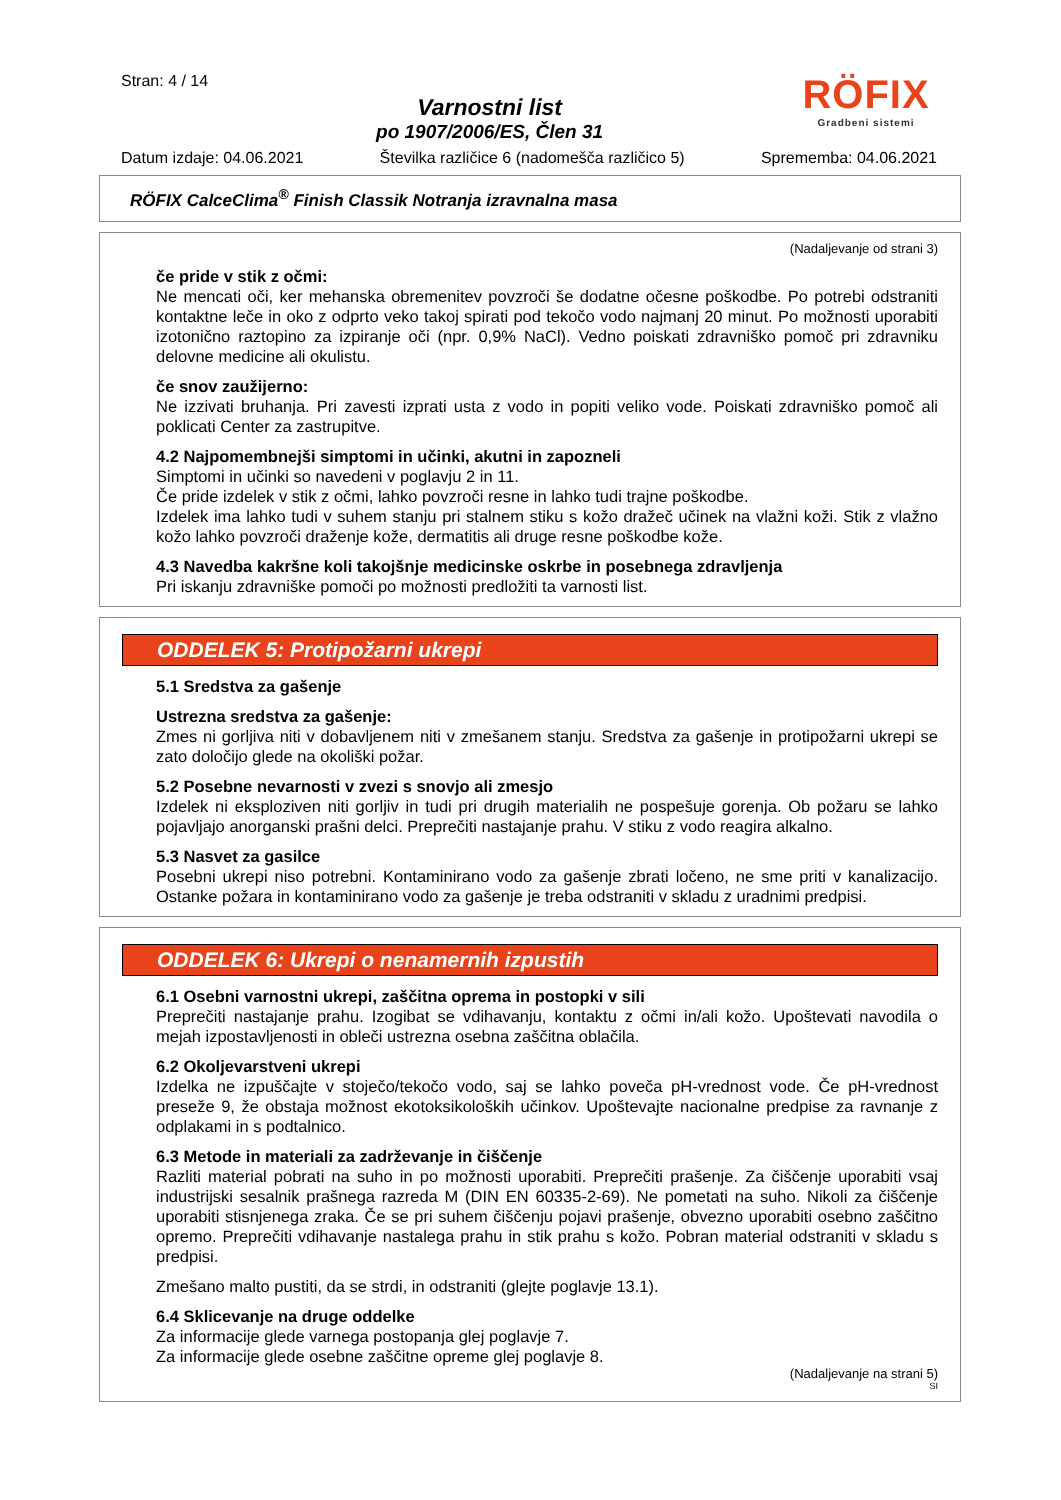Stran: 4 / 14
Varnostni list
po 1907/2006/ES, Člen 31
RÖFIX
Gradbeni sistemi
Datum izdaje: 04.06.2021 Številka različice 6 (nadomešča različico 5) Sprememba: 04.06.2021
RÖFIX CalceClima<sup>®</sup> Finish Classik Notranja izravnalna masa
(Nadaljevanje od strani 3)
če pride v stik z očmi:
Ne mencati oči, ker mehanska obremenitev povzroči še dodatne očesne poškodbe. Po potrebi odstraniti kontaktne leče in oko z odprto veko takoj spirati pod tekočo vodo najmanj 20 minut. Po možnosti uporabiti izotonično raztopino za izpiranje oči (npr. 0,9% NaCl). Vedno poiskati zdravniško pomoč pri zdravniku delovne medicine ali okulistu.
če snov zaužijerno:
Ne izzivati bruhanja. Pri zavesti izprati usta z vodo in popiti veliko vode. Poiskati zdravniško pomoč ali poklicati Center za zastrupitve.
4.2 Najpomembnejši simptomi in učinki, akutni in zapozneli
Simptomi in učinki so navedeni v poglavju 2 in 11.
Če pride izdelek v stik z očmi, lahko povzroči resne in lahko tudi trajne poškodbe.
Izdelek ima lahko tudi v suhem stanju pri stalnem stiku s kožo dražeč učinek na vlažni koži. Stik z vlažno kožo lahko povzroči draženje kože, dermatitis ali druge resne poškodbe kože.
4.3 Navedba kakršne koli takojšnje medicinske oskrbe in posebnega zdravljenja
Pri iskanju zdravniške pomoči po možnosti predložiti ta varnosti list.
ODDELEK 5: Protipožarni ukrepi
5.1 Sredstva za gašenje
Ustrezna sredstva za gašenje:
Zmes ni gorljiva niti v dobavljenem niti v zmešanem stanju. Sredstva za gašenje in protipožarni ukrepi se zato določijo glede na okoliški požar.
5.2 Posebne nevarnosti v zvezi s snovjo ali zmesjo
Izdelek ni eksploziven niti gorljiv in tudi pri drugih materialih ne pospešuje gorenja. Ob požaru se lahko pojavljajo anorganski prašni delci. Preprečiti nastajanje prahu. V stiku z vodo reagira alkalno.
5.3 Nasvet za gasilce
Posebni ukrepi niso potrebni. Kontaminirano vodo za gašenje zbrati ločeno, ne sme priti v kanalizacijo. Ostanke požara in kontaminirano vodo za gašenje je treba odstraniti v skladu z uradnimi predpisi.
ODDELEK 6: Ukrepi o nenamernih izpustih
6.1 Osebni varnostni ukrepi, zaščitna oprema in postopki v sili
Preprečiti nastajanje prahu. Izogibat se vdihavanju, kontaktu z očmi in/ali kožo. Upoštevati navodila o mejah izpostavljenosti in obleči ustrezna osebna zaščitna oblačila.
6.2 Okoljevarstveni ukrepi
Izdelka ne izpuščajte v stoječo/tekočo vodo, saj se lahko poveča pH-vrednost vode. Če pH-vrednost preseže 9, že obstaja možnost ekotoksikoloških učinkov. Upoštevajte nacionalne predpise za ravnanje z odplakami in s podtalnico.
6.3 Metode in materiali za zadrževanje in čiščenje
Razliti material pobrati na suho in po možnosti uporabiti. Preprečiti prašenje. Za čiščenje uporabiti vsaj industrijski sesalnik prašnega razreda M (DIN EN 60335-2-69). Ne pometati na suho. Nikoli za čiščenje uporabiti stisnjenega zraka. Če se pri suhem čiščenju pojavi prašenje, obvezno uporabiti osebno zaščitno opremo. Preprečiti vdihavanje nastalega prahu in stik prahu s kožo. Pobran material odstraniti v skladu s predpisi.
Zmešano malto pustiti, da se strdi, in odstraniti (glejte poglavje 13.1).
6.4 Sklicevanje na druge oddelke
Za informacije glede varnega postopanja glej poglavje 7.
Za informacije glede osebne zaščitne opreme glej poglavje 8.
(Nadaljevanje na strani 5)
SI